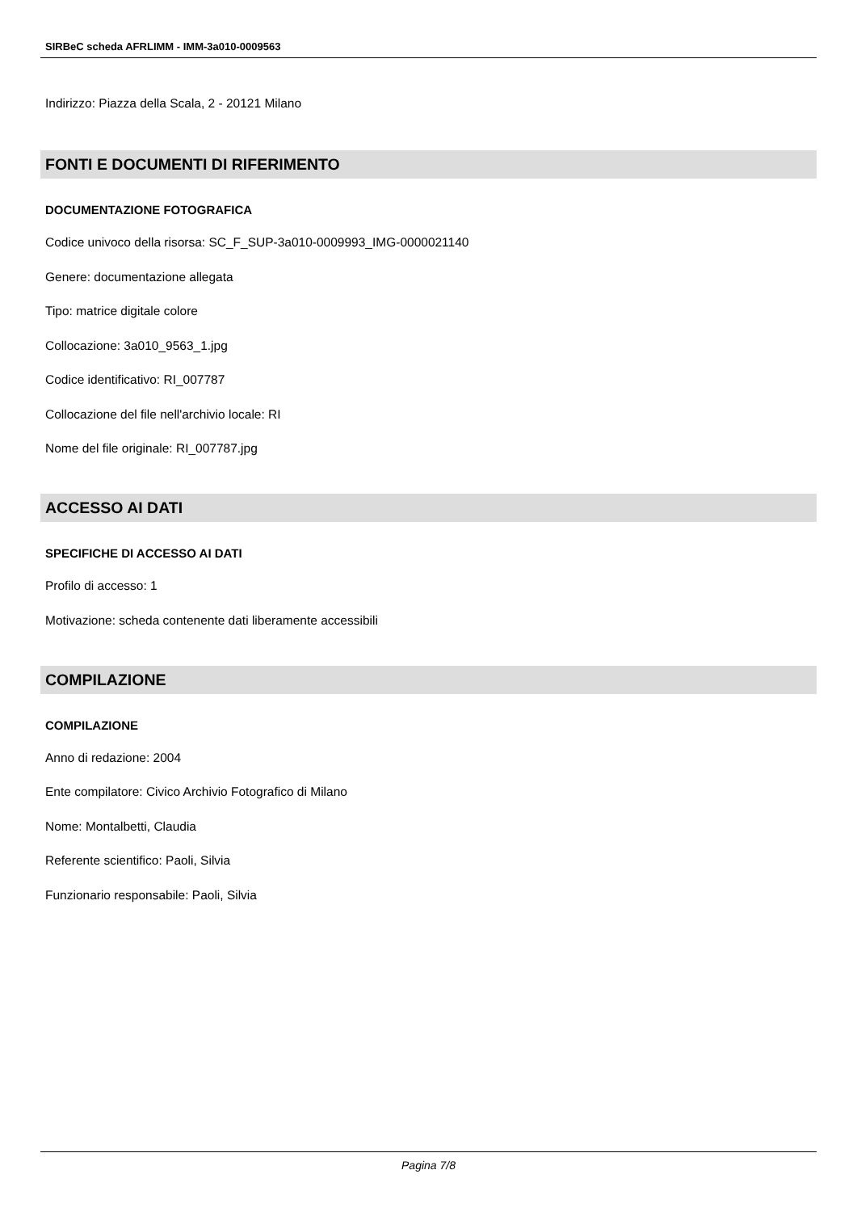SIRBeC scheda AFRLIMM - IMM-3a010-0009563
Indirizzo: Piazza della Scala, 2 - 20121 Milano
FONTI E DOCUMENTI DI RIFERIMENTO
DOCUMENTAZIONE FOTOGRAFICA
Codice univoco della risorsa: SC_F_SUP-3a010-0009993_IMG-0000021140
Genere: documentazione allegata
Tipo: matrice digitale colore
Collocazione: 3a010_9563_1.jpg
Codice identificativo: RI_007787
Collocazione del file nell'archivio locale: RI
Nome del file originale: RI_007787.jpg
ACCESSO AI DATI
SPECIFICHE DI ACCESSO AI DATI
Profilo di accesso: 1
Motivazione: scheda contenente dati liberamente accessibili
COMPILAZIONE
COMPILAZIONE
Anno di redazione: 2004
Ente compilatore: Civico Archivio Fotografico di Milano
Nome: Montalbetti, Claudia
Referente scientifico: Paoli, Silvia
Funzionario responsabile: Paoli, Silvia
Pagina 7/8